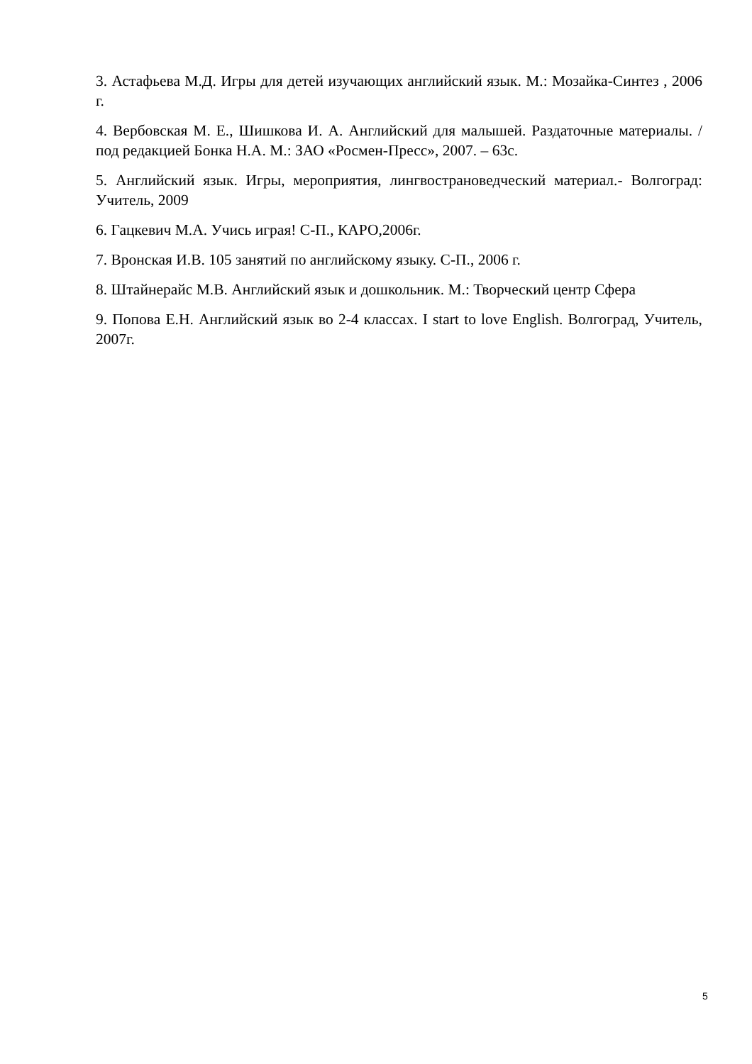3. Астафьева М.Д. Игры для детей изучающих английский язык. М.: Мозайка-Синтез , 2006 г.
4. Вербовская М. Е., Шишкова И. А. Английский для малышей. Раздаточные материалы. /под редакцией Бонка Н.А. М.: ЗАО «Росмен-Пресс», 2007. – 63с.
5. Английский язык. Игры, мероприятия, лингвострановедческий материал.- Волгоград: Учитель, 2009
6. Гацкевич М.А. Учись играя! С-П., КАРО,2006г.
7. Вронская И.В. 105 занятий по английскому языку. С-П., 2006 г.
8. Штайнерайс М.В. Английский язык и дошкольник. М.: Творческий центр Сфера
9. Попова Е.Н. Английский язык во 2-4 классах. I start to love English. Волгоград, Учитель, 2007г.
5